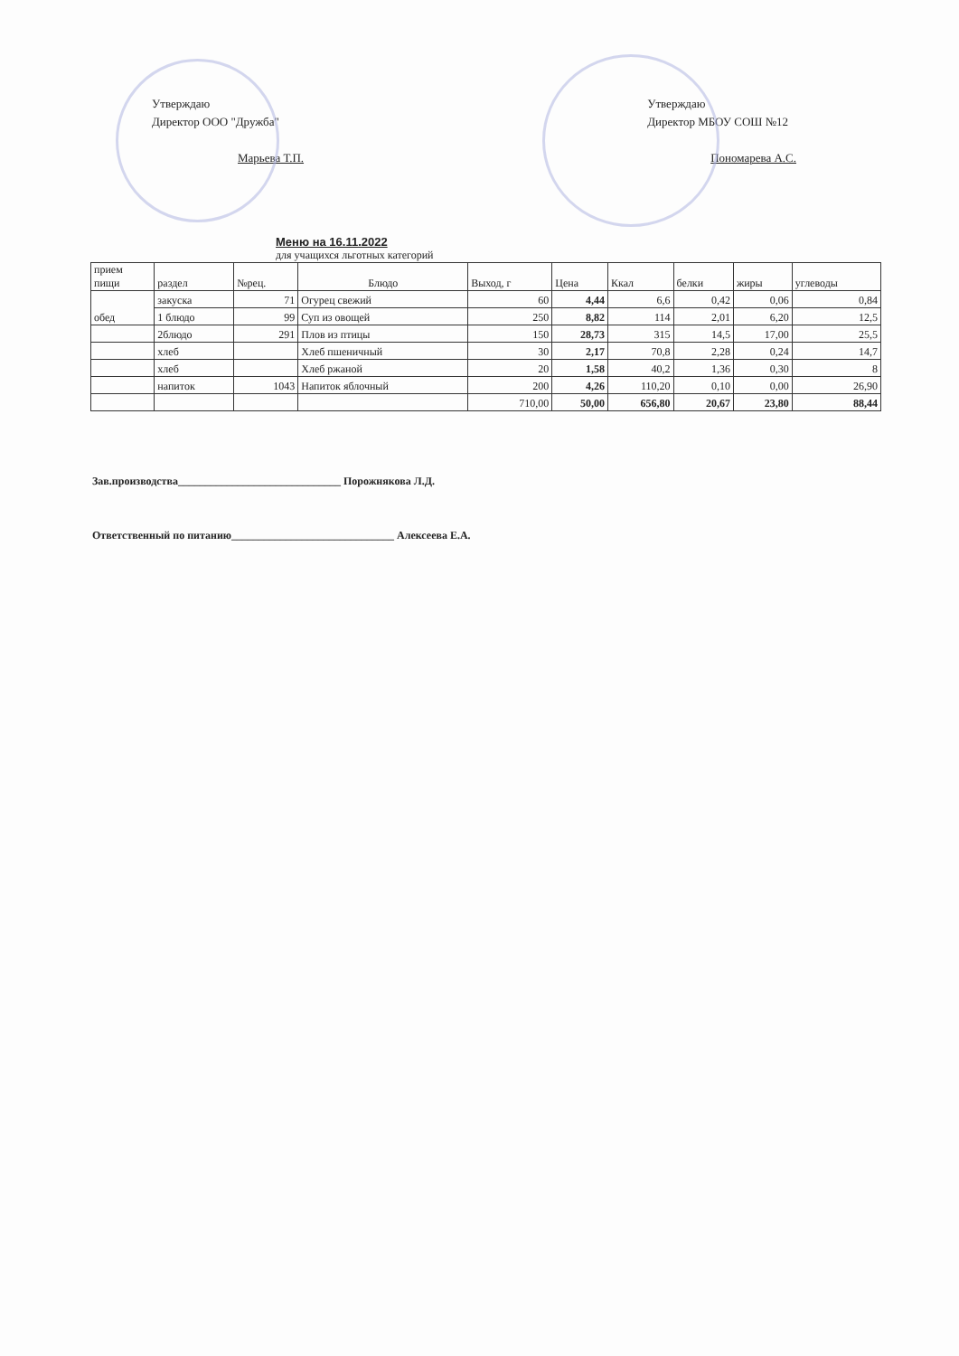Утверждаю
Директор ООО "Дружба"
Марьева Т.П.
Утверждаю
Директор МБОУ СОШ №12
Пономарева А.С.
Меню на 16.11.2022
для учащихся льготных категорий
| прием пищи | раздел | №рец. | Блюдо | Выход, г | Цена | Ккал | белки | жиры | углеводы |
| --- | --- | --- | --- | --- | --- | --- | --- | --- | --- |
| обед | закуска | 71 | Огурец свежий | 60 | 4,44 | 6,6 | 0,42 | 0,06 | 0,84 |
| | 1 блюдо | 99 | Суп из овощей | 250 | 8,82 | 114 | 2,01 | 6,20 | 12,5 |
| | 2блюдо | 291 | Плов из птицы | 150 | 28,73 | 315 | 14,5 | 17,00 | 25,5 |
| | хлеб | | Хлеб пшеничный | 30 | 2,17 | 70,8 | 2,28 | 0,24 | 14,7 |
| | хлеб | | Хлеб ржаной | 20 | 1,58 | 40,2 | 1,36 | 0,30 | 8 |
| | напиток | 1043 | Напиток яблочный | 200 | 4,26 | 110,20 | 0,10 | 0,00 | 26,90 |
| | | | | 710,00 | 50,00 | 656,80 | 20,67 | 23,80 | 88,44 |
Зав.производства______________________________ Порожнякова Л.Д.
Ответственный по питанию______________________________ Алексеева Е.А.